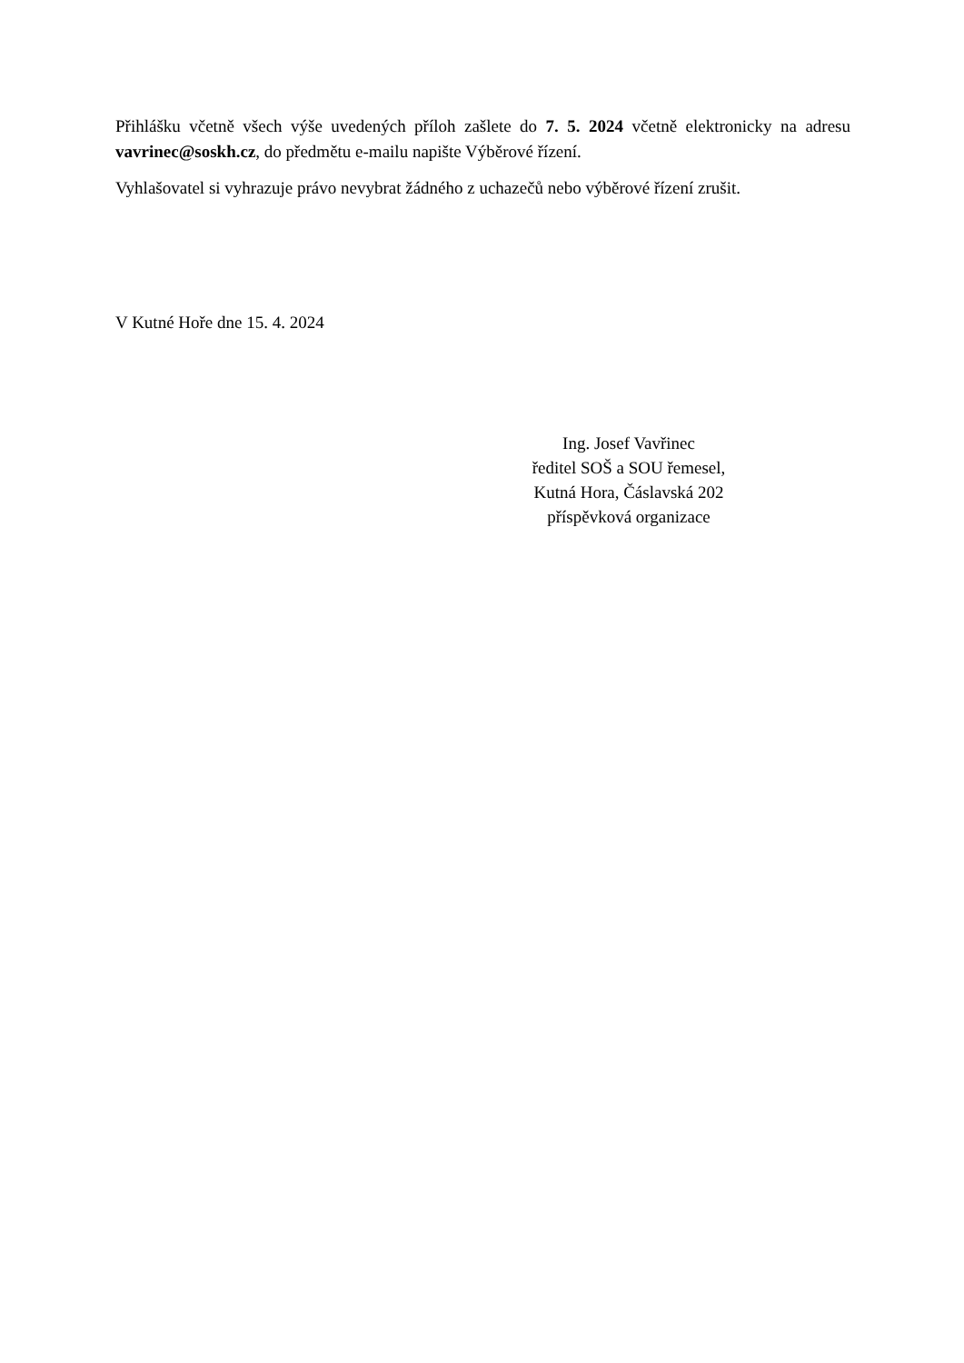Přihlášku včetně všech výše uvedených příloh zašlete do 7. 5. 2024 včetně elektronicky na adresu vavrinec@soskh.cz, do předmětu e-mailu napište Výběrové řízení.
Vyhlašovatel si vyhrazuje právo nevybrat žádného z uchazečů nebo výběrové řízení zrušit.
V Kutné Hoře dne 15. 4. 2024
Ing. Josef Vavřinec
ředitel SOŠ a SOU řemesel,
Kutná Hora, Čáslavská 202
příspěvková organizace